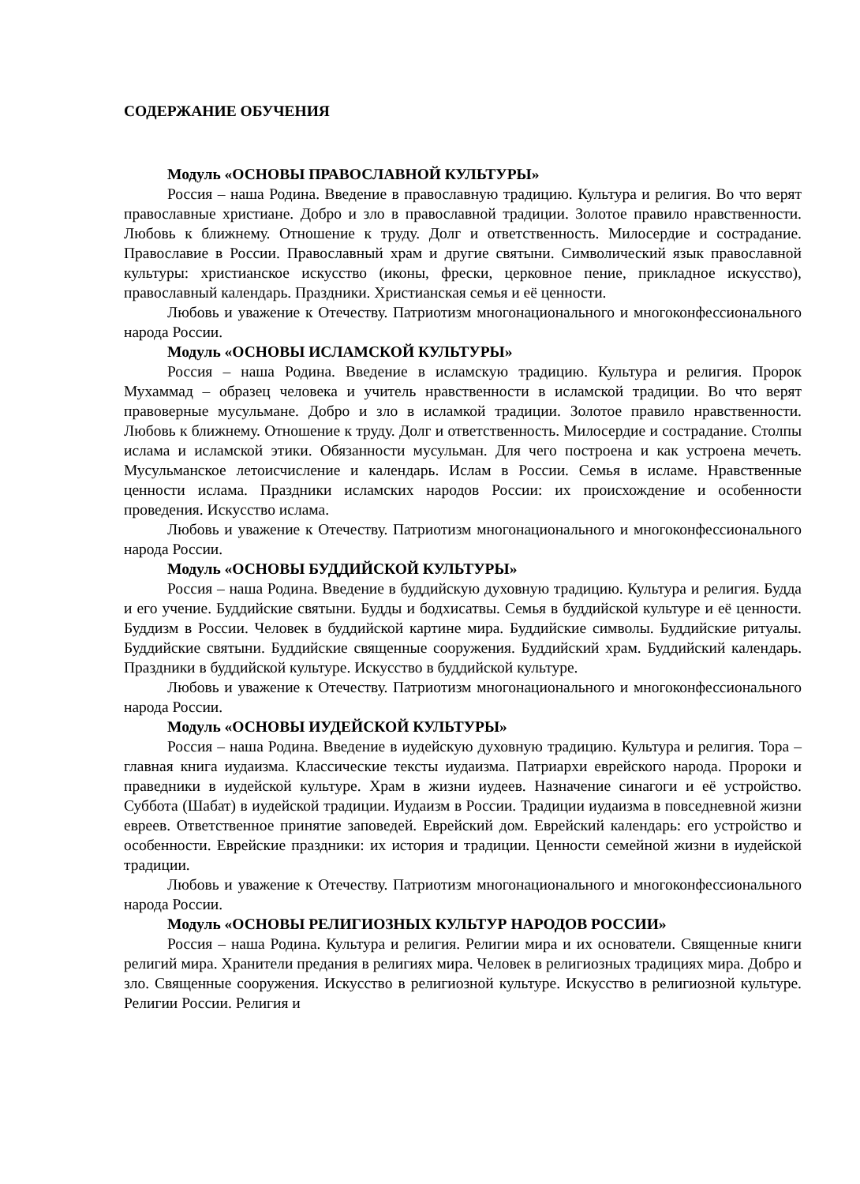СОДЕРЖАНИЕ ОБУЧЕНИЯ
Модуль «ОСНОВЫ ПРАВОСЛАВНОЙ КУЛЬТУРЫ»
Россия – наша Родина. Введение в православную традицию. Культура и религия. Во что верят православные христиане. Добро и зло в православной традиции. Золотое правило нравственности. Любовь к ближнему. Отношение к труду. Долг и ответственность. Милосердие и сострадание. Православие в России. Православный храм и другие святыни. Символический язык православной культуры: христианское искусство (иконы, фрески, церковное пение, прикладное искусство), православный календарь. Праздники. Христианская семья и её ценности.
Любовь и уважение к Отечеству. Патриотизм многонационального и многоконфессионального народа России.
Модуль «ОСНОВЫ ИСЛАМСКОЙ КУЛЬТУРЫ»
Россия – наша Родина. Введение в исламскую традицию. Культура и религия. Пророк Мухаммад – образец человека и учитель нравственности в исламской традиции. Во что верят правоверные мусульмане. Добро и зло в исламкой традиции. Золотое правило нравственности. Любовь к ближнему. Отношение к труду. Долг и ответственность. Милосердие и сострадание. Столпы ислама и исламской этики. Обязанности мусульман. Для чего построена и как устроена мечеть. Мусульманское летоисчисление и календарь. Ислам в России. Семья в исламе. Нравственные ценности ислама. Праздники исламских народов России: их происхождение и особенности проведения. Искусство ислама.
Любовь и уважение к Отечеству. Патриотизм многонационального и многоконфессионального народа России.
Модуль «ОСНОВЫ БУДДИЙСКОЙ КУЛЬТУРЫ»
Россия – наша Родина. Введение в буддийскую духовную традицию. Культура и религия. Будда и его учение. Буддийские святыни. Будды и бодхисатвы. Семья в буддийской культуре и её ценности. Буддизм в России. Человек в буддийской картине мира. Буддийские символы. Буддийские ритуалы. Буддийские святыни. Буддийские священные сооружения. Буддийский храм. Буддийский календарь. Праздники в буддийской культуре. Искусство в буддийской культуре.
Любовь и уважение к Отечеству. Патриотизм многонационального и многоконфессионального народа России.
Модуль «ОСНОВЫ ИУДЕЙСКОЙ КУЛЬТУРЫ»
Россия – наша Родина. Введение в иудейскую духовную традицию. Культура и религия. Тора – главная книга иудаизма. Классические тексты иудаизма. Патриархи еврейского народа. Пророки и праведники в иудейской культуре. Храм в жизни иудеев. Назначение синагоги и её устройство. Суббота (Шабат) в иудейской традиции. Иудаизм в России. Традиции иудаизма в повседневной жизни евреев. Ответственное принятие заповедей. Еврейский дом. Еврейский календарь: его устройство и особенности. Еврейские праздники: их история и традиции. Ценности семейной жизни в иудейской традиции.
Любовь и уважение к Отечеству. Патриотизм многонационального и многоконфессионального народа России.
Модуль «ОСНОВЫ РЕЛИГИОЗНЫХ КУЛЬТУР НАРОДОВ РОССИИ»
Россия – наша Родина. Культура и религия. Религии мира и их основатели. Священные книги религий мира. Хранители предания в религиях мира. Человек в религиозных традициях мира. Добро и зло. Священные сооружения. Искусство в религиозной культуре. Искусство в религиозной культуре. Религии России. Религия и